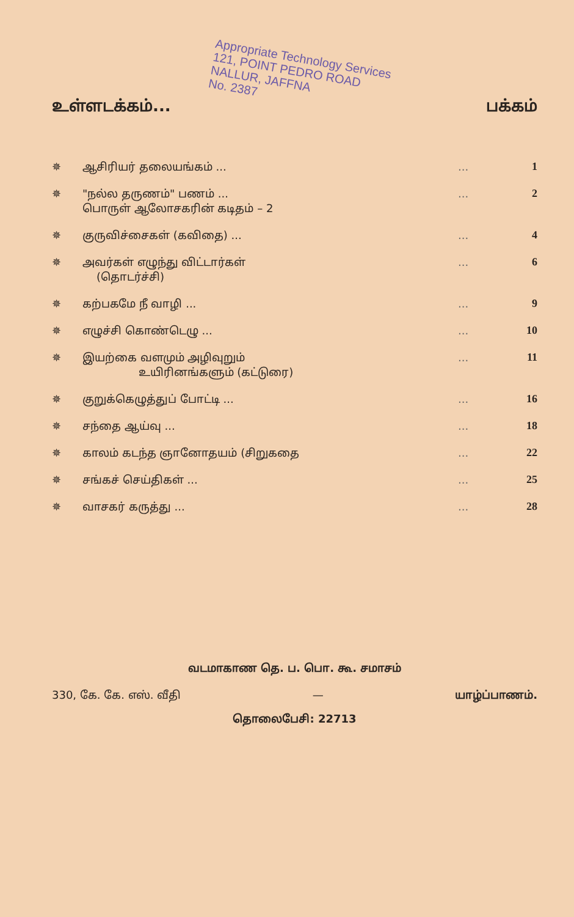Appropriate Technology Services
121, POINT PEDRO ROAD
NALLUR, JAFFNA
No. 2387
உள்ளடக்கம்... பக்கம்
| ✵ | ஆசிரியர் தலையங்கம் ... | ... | 1 |
| ✵ | "நல்ல தருணம்" பணம் ... பொருள் ஆலோசகரின் கடிதம் – 2 | ... | 2 |
| ✵ | குருவிச்சைகள் (கவிதை) ... | ... | 4 |
| ✵ | அவர்கள் எழுந்து விட்டார்கள் (தொடர்ச்சி) | ... | 6 |
| ✵ | கற்பகமே நீ வாழி ... | ... | 9 |
| ✵ | எழுச்சி கொண்டெழு ... | ... | 10 |
| ✵ | இயற்கை வளமும் அழிவுறும் உயிரினங்களும் (கட்டுரை) | ... | 11 |
| ✵ | குறுக்கெழுத்துப் போட்டி ... | ... | 16 |
| ✵ | சந்தை ஆய்வு ... | ... | 18 |
| ✵ | காலம் கடந்த ஞானோதயம் (சிறுகதை | ... | 22 |
| ✵ | சங்கச் செய்திகள் ... | ... | 25 |
| ✵ | வாசகர் கருத்து ... | ... | 28 |
வடமாகாண தெ. ப. பொ. கூ. சமாசம்
330, கே. கே. எஸ். வீதி — யாழ்ப்பாணம்.
தொலைபேசி: 22713